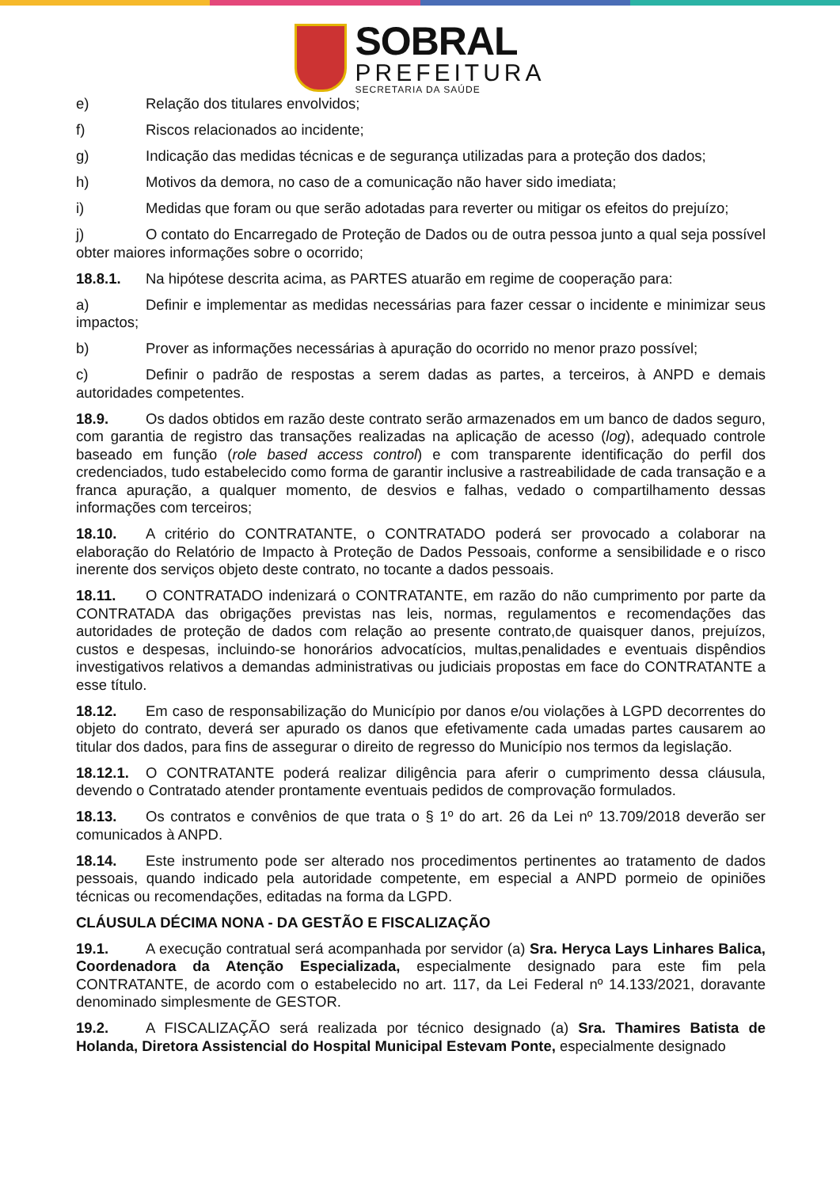SOBRAL
PREFEITURA
SECRETARIA DA SAÚDE
e) Relação dos titulares envolvidos;
f) Riscos relacionados ao incidente;
g) Indicação das medidas técnicas e de segurança utilizadas para a proteção dos dados;
h) Motivos da demora, no caso de a comunicação não haver sido imediata;
i) Medidas que foram ou que serão adotadas para reverter ou mitigar os efeitos do prejuízo;
j) O contato do Encarregado de Proteção de Dados ou de outra pessoa junto a qual seja possível obter maiores informações sobre o ocorrido;
18.8.1. Na hipótese descrita acima, as PARTES atuarão em regime de cooperação para:
a) Definir e implementar as medidas necessárias para fazer cessar o incidente e minimizar seus impactos;
b) Prover as informações necessárias à apuração do ocorrido no menor prazo possível;
c) Definir o padrão de respostas a serem dadas as partes, a terceiros, à ANPD e demais autoridades competentes.
18.9. Os dados obtidos em razão deste contrato serão armazenados em um banco de dados seguro, com garantia de registro das transações realizadas na aplicação de acesso (log), adequado controle baseado em função (role based access control) e com transparente identificação do perfil dos credenciados, tudo estabelecido como forma de garantir inclusive a rastreabilidade de cada transação e a franca apuração, a qualquer momento, de desvios e falhas, vedado o compartilhamento dessas informações com terceiros;
18.10. A critério do CONTRATANTE, o CONTRATADO poderá ser provocado a colaborar na elaboração do Relatório de Impacto à Proteção de Dados Pessoais, conforme a sensibilidade e o risco inerente dos serviços objeto deste contrato, no tocante a dados pessoais.
18.11. O CONTRATADO indenizará o CONTRATANTE, em razão do não cumprimento por parte da CONTRATADA das obrigações previstas nas leis, normas, regulamentos e recomendações das autoridades de proteção de dados com relação ao presente contrato,de quaisquer danos, prejuízos, custos e despesas, incluindo-se honorários advocatícios, multas,penalidades e eventuais dispêndios investigativos relativos a demandas administrativas ou judiciais propostas em face do CONTRATANTE a esse título.
18.12. Em caso de responsabilização do Município por danos e/ou violações à LGPD decorrentes do objeto do contrato, deverá ser apurado os danos que efetivamente cada umadas partes causarem ao titular dos dados, para fins de assegurar o direito de regresso do Município nos termos da legislação.
18.12.1. O CONTRATANTE poderá realizar diligência para aferir o cumprimento dessa cláusula, devendo o Contratado atender prontamente eventuais pedidos de comprovação formulados.
18.13. Os contratos e convênios de que trata o § 1º do art. 26 da Lei nº 13.709/2018 deverão ser comunicados à ANPD.
18.14. Este instrumento pode ser alterado nos procedimentos pertinentes ao tratamento de dados pessoais, quando indicado pela autoridade competente, em especial a ANPD pormeio de opiniões técnicas ou recomendações, editadas na forma da LGPD.
CLÁUSULA DÉCIMA NONA - DA GESTÃO E FISCALIZAÇÃO
19.1. A execução contratual será acompanhada por servidor (a) Sra. Heryca Lays Linhares Balica, Coordenadora da Atenção Especializada, especialmente designado para este fim pela CONTRATANTE, de acordo com o estabelecido no art. 117, da Lei Federal nº 14.133/2021, doravante denominado simplesmente de GESTOR.
19.2. A FISCALIZAÇÃO será realizada por técnico designado (a) Sra. Thamires Batista de Holanda, Diretora Assistencial do Hospital Municipal Estevam Ponte, especialmente designado